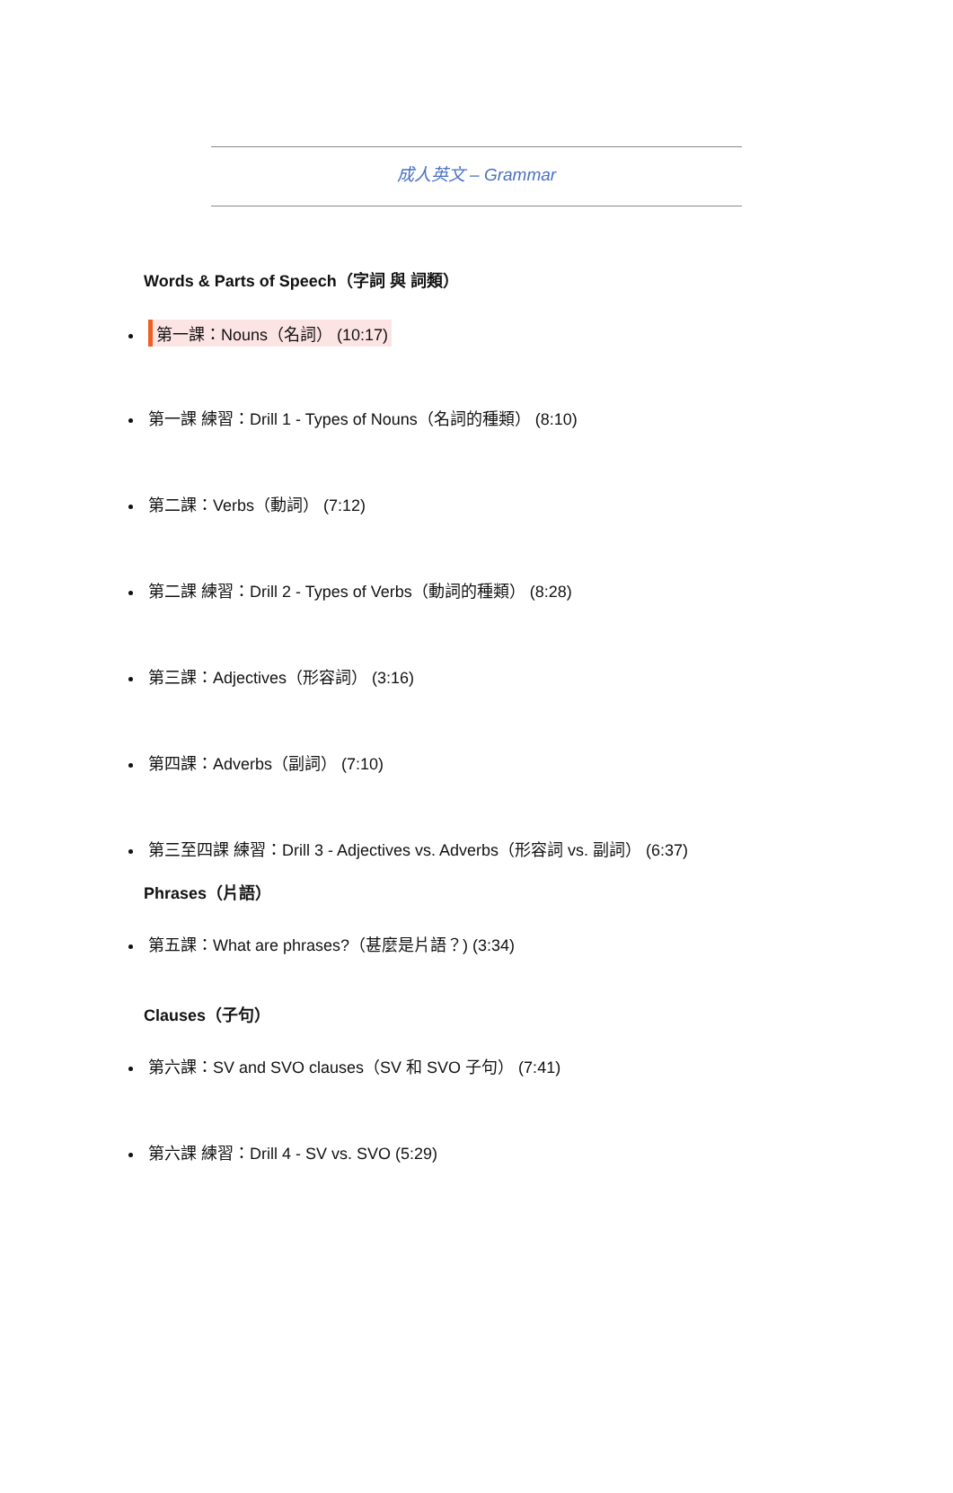成人英文 – Grammar
Words & Parts of Speech（字詞 與 詞類）
第一課：Nouns（名詞） (10:17)
第一課 練習：Drill 1 - Types of Nouns（名詞的種類） (8:10)
第二課：Verbs（動詞） (7:12)
第二課 練習：Drill 2 - Types of Verbs（動詞的種類） (8:28)
第三課：Adjectives（形容詞） (3:16)
第四課：Adverbs（副詞） (7:10)
第三至四課 練習：Drill 3 - Adjectives vs. Adverbs（形容詞 vs. 副詞） (6:37)
Phrases（片語）
第五課：What are phrases?（甚麼是片語？) (3:34)
Clauses（子句）
第六課：SV and SVO clauses（SV 和 SVO 子句） (7:41)
第六課 練習：Drill 4 - SV vs. SVO (5:29)